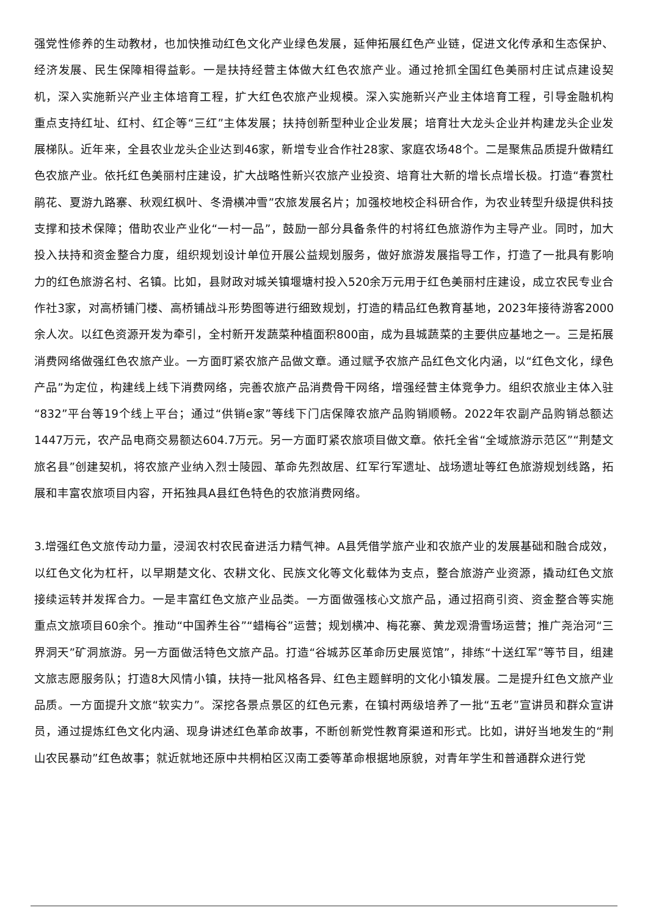强党性修养的生动教材，也加快推动红色文化产业绿色发展，延伸拓展红色产业链，促进文化传承和生态保护、经济发展、民生保障相得益彰。一是扶持经营主体做大红色农旅产业。通过抢抓全国红色美丽村庄试点建设契机，深入实施新兴产业主体培育工程，扩大红色农旅产业规模。深入实施新兴产业主体培育工程，引导金融机构重点支持红址、红村、红企等“三红”主体发展；扶持创新型种业企业发展；培育壮大龙头企业并构建龙头企业发展梯队。近年来，全县农业龙头企业达到46家，新增专业合作社28家、家庭农场48个。二是聚焦品质提升做精红色农旅产业。依托红色美丽村庄建设，扩大战略性新兴农旅产业投资、培育壮大新的增长点增长极。打造“春赏杜鹃花、夏游九路寨、秋观红枫叶、冬滑横冲雪”农旅发展名片；加强校地校企科研合作，为农业转型升级提供科技支撑和技术保障；借助农业产业化“一村一品”，鼓励一部分具备条件的村将红色旅游作为主导产业。同时，加大投入扶持和资金整合力度，组织规划设计单位开展公益规划服务，做好旅游发展指导工作，打造了一批具有影响力的红色旅游名村、名镇。比如，县财政对城关镇堰塘村投入520余万元用于红色美丽村庄建设，成立农民专业合作社3家，对高桥铺门楼、高桥铺战斗形势图等进行细致规划，打造的精品红色教育基地，2023年接待游客2000余人次。以红色资源开发为牵引，全村新开发蔬菜种植面积800亩，成为县城蔬菜的主要供应基地之一。三是拓展消费网络做强红色农旅产业。一方面盯紧农旅产品做文章。通过赋予农旅产品红色文化内涵，以“红色文化，绿色产品”为定位，构建线上线下消费网络，完善农旅产品消费骨干网络，增强经营主体竞争力。组织农旅业主体入驻“832”平台等19个线上平台；通过“供销e家”等线下门店保障农旅产品购销顺畅。2022年农副产品购销总额达1447万元，农产品电商交易额达604.7万元。另一方面盯紧农旅项目做文章。依托全省“全域旅游示范区”“荆楚文旅名县”创建契机，将农旅产业纳入烈士陵园、革命先烈故居、红军行军遗址、战场遗址等红色旅游规划线路，拓展和丰富农旅项目内容，开拓独具A县红色特色的农旅消费网络。
3.增强红色文旅传动力量，浸润农村农民奋进活力精气神。A县凭借学旅产业和农旅产业的发展基础和融合成效，以红色文化为杠杆，以早期楚文化、农耕文化、民族文化等文化载体为支点，整合旅游产业资源，撬动红色文旅接续运转并发挥合力。一是丰富红色文旅产业品类。一方面做强核心文旅产品，通过招商引资、资金整合等实施重点文旅项目60余个。推动“中国养生谷”“蜡梅谷”运营；规划横冲、梅花寨、黄龙观滑雪场运营；推广尧治河“三界洞天”矿洞旅游。另一方面做活特色文旅产品。打造“谷城苏区革命历史展览馆”，排练“十送红军”等节目，组建文旅志愿服务队；打造8大风情小镇，扶持一批风格各异、红色主题鲜明的文化小镇发展。二是提升红色文旅产业品质。一方面提升文旅“软实力”。深挖各景点景区的红色元素，在镇村两级培养了一批“五老”宣讲员和群众宣讲员，通过提炼红色文化内涵、现身讲述红色革命故事，不断创新党性教育渠道和形式。比如，讲好当地发生的“荆山农民暴动”红色故事；就近就地还原中共桐柏区汉南工委等革命根据地原貌，对青年学生和普通群众进行党